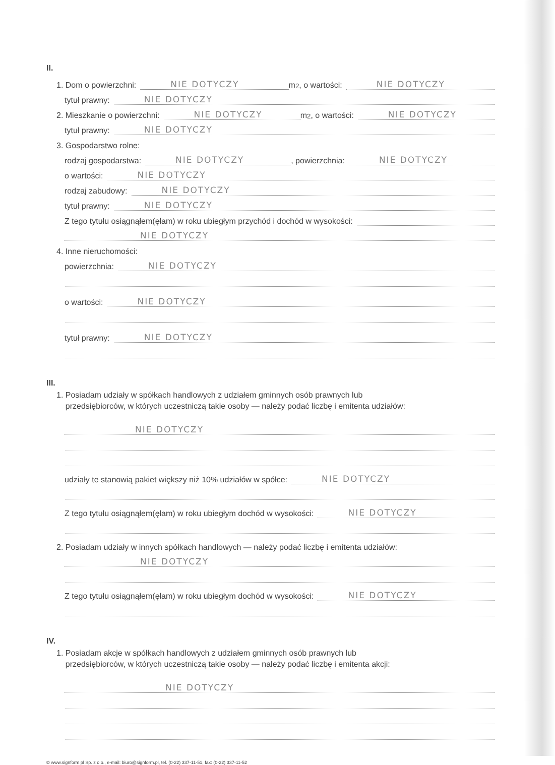II.
1. Dom o powierzchni: NIE DOTYCZY m<sup>2</sup>, o wartości: NIE DOTYCZY
tytuł prawny: NIE DOTYCZY
2. Mieszkanie o powierzchni: NIE DOTYCZY m<sup>2</sup>, o wartości: NIE DOTYCZY
tytuł prawny: NIE DOTYCZY
3. Gospodarstwo rolne:
rodzaj gospodarstwa: NIE DOTYCZY, powierzchnia: NIE DOTYCZY
o wartości: NIE DOTYCZY
rodzaj zabudowy: NIE DOTYCZY
tytuł prawny: NIE DOTYCZY
Z tego tytułu osiągnąłem(ęłam) w roku ubiegłym przychód i dochód w wysokości:
NIE DOTYCZY
4. Inne nieruchomości:
powierzchnia: NIE DOTYCZY
o wartości: NIE DOTYCZY
tytuł prawny: NIE DOTYCZY
III.
1. Posiadam udziały w spółkach handlowych z udziałem gminnych osób prawnych lub
przedsiębiorców, w których uczestniczą takie osoby — należy podać liczbę i emitenta udziałów:
NIE DOTYCZY
udziały te stanowią pakiet większy niż 10% udziałów w spółce: NIE DOTYCZY
Z tego tytułu osiągnąłem(ęłam) w roku ubiegłym dochód w wysokości: NIE DOTYCZY
2. Posiadam udziały w innych spółkach handlowych — należy podać liczbę i emitenta udziałów:
NIE DOTYCZY
Z tego tytułu osiągnąłem(ęłam) w roku ubiegłym dochód w wysokości: NIE DOTYCZY
IV.
1. Posiadam akcje w spółkach handlowych z udziałem gminnych osób prawnych lub
przedsiębiorców, w których uczestniczą takie osoby — należy podać liczbę i emitenta akcji:
NIE DOTYCZY
© www.signform.pl Sp. z o.o., e-mail: biuro@signform.pl, tel. (0-22) 337-11-51, fax: (0-22) 337-11-52